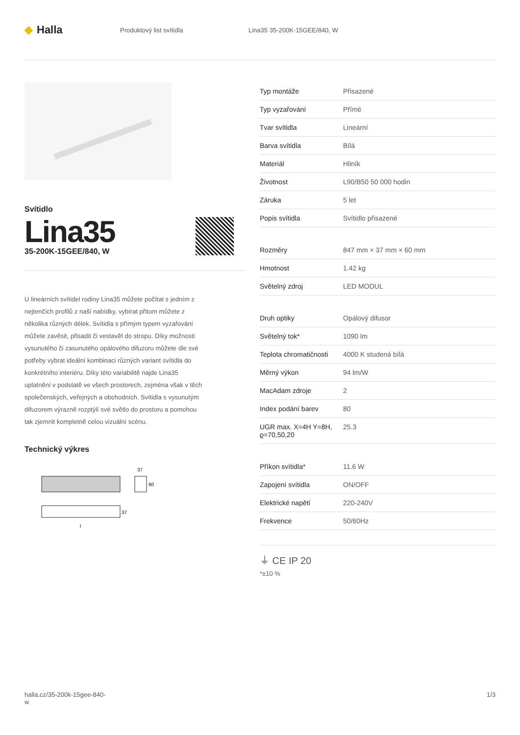◆ Halla
Produktový list svítidla Lina35 35-200K-15GEE/840, W
Svítidlo
Lina35
35-200K-15GEE/840, W
U lineárních svítidel rodiny Lina35 můžete počítat s jedním z nejtenčích profilů z naší nabídky, vybírat přitom můžete z několika různých délek. Svítidla s přímým typem vyzařování můžete zavěsit, přisadit či vestavět do stropu. Díky možnosti vysunutého či zasunutého opálového difuzoru můžete dle své potřeby vybrat ideální kombinaci různých variant svítidla do konkrétního interiéru. Díky této variabilitě najde Lina35 uplatnění v podstatě ve všech prostorech, zejména však v těch společenských, veřejných a obchodních. Svítidla s vysunutým difuzorem výrazně rozptýlí své světlo do prostoru a pomohou tak zjemnit kompletně celou vizuální scénu.
Technický výkres
37
60
37
l
| Typ montáže | Přisazené |
| Typ vyzařování | Přímé |
| Tvar svítidla | Lineární |
| Barva svítidla | Bílá |
| Materiál | Hliník |
| Životnost | L90/B50 50 000 hodin |
| Záruka | 5 let |
| Popis svítidla | Svítidlo přisazené |
| Rozměry | 847 mm × 37 mm × 60 mm |
| Hmotnost | 1.42 kg |
| Světelný zdroj | LED MODUL |
| Druh optiky | Opálový difusor |
| Světelný tok* | 1090 lm |
| Teplota chromatičnosti | 4000 K studená bílá |
| Měrný výkon | 94 lm/W |
| MacAdam zdroje | 2 |
| Index podání barev | 80 |
| UGR max. X=4H Y=8H, ϱ=70,50,20 | 25.3 |
| Příkon svítidla* | 11.6 W |
| Zapojení svítidla | ON/OFF |
| Elektrické napětí | 220-240V |
| Frekvence | 50/60Hz |
⏚ CE IP 20
*±10 %
halla.cz/35-200k-15gee-840-
w
1/3